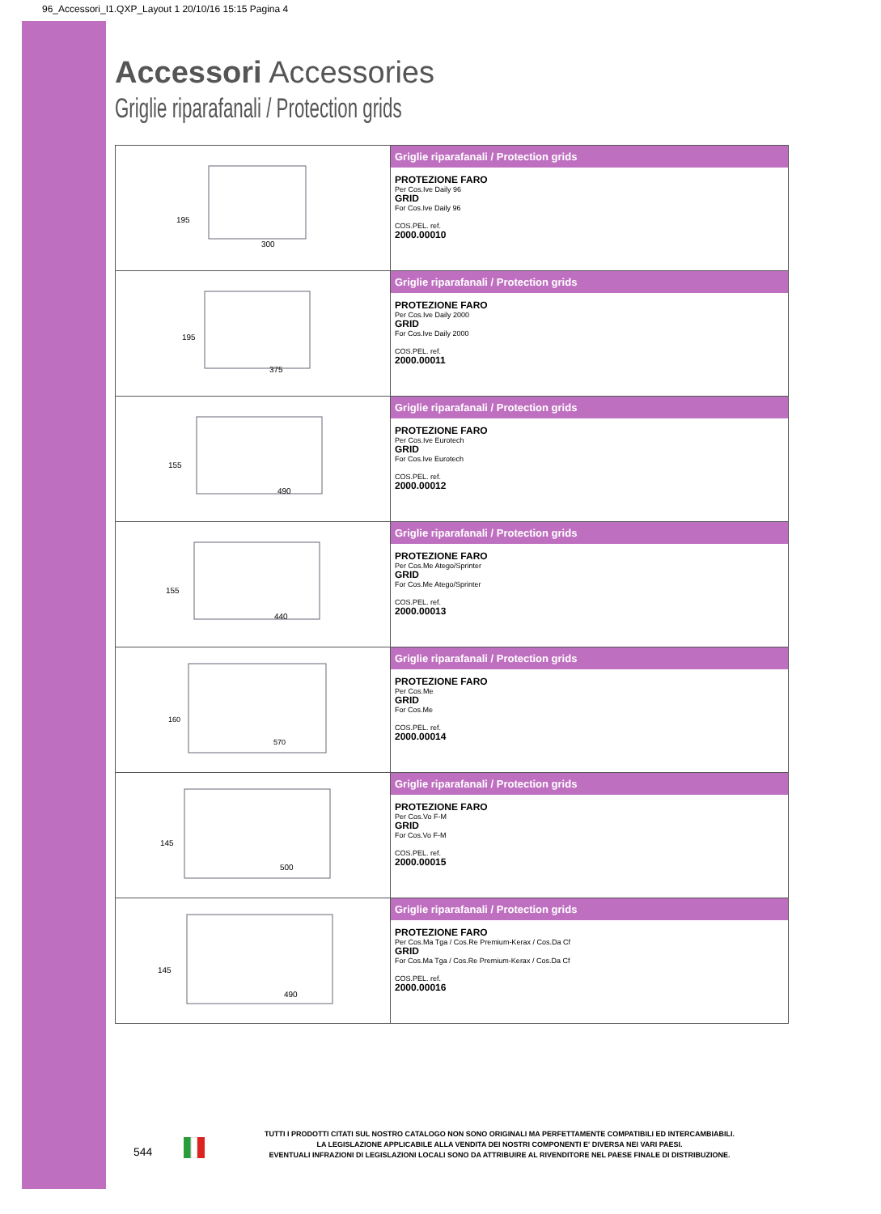96_Accessori_I1.QXP_Layout 1 20/10/16 15:15 Pagina 4
Accessori Accessories
Griglie riparafanali / Protection grids
| 195 300 | Griglie riparafanali / Protection grids PROTEZIONE FARO Per Cos.Ive Daily 96 GRID For Cos.Ive Daily 96 COS.PEL. ref. 2000.00010 |
| 195 375 | Griglie riparafanali / Protection grids PROTEZIONE FARO Per Cos.Ive Daily 2000 GRID For Cos.Ive Daily 2000 COS.PEL. ref. 2000.00011 |
| 155 490 | Griglie riparafanali / Protection grids PROTEZIONE FARO Per Cos.Ive Eurotech GRID For Cos.Ive Eurotech COS.PEL. ref. 2000.00012 |
| 155 440 | Griglie riparafanali / Protection grids PROTEZIONE FARO Per Cos.Me Atego/Sprinter GRID For Cos.Me Atego/Sprinter COS.PEL. ref. 2000.00013 |
| 160 570 | Griglie riparafanali / Protection grids PROTEZIONE FARO Per Cos.Me GRID For Cos.Me COS.PEL. ref. 2000.00014 |
| 145 500 | Griglie riparafanali / Protection grids PROTEZIONE FARO Per Cos.Vo F-M GRID For Cos.Vo F-M COS.PEL. ref. 2000.00015 |
| 145 490 | Griglie riparafanali / Protection grids PROTEZIONE FARO Per Cos.Ma Tga / Cos.Re Premium-Kerax / Cos.Da Cf GRID For Cos.Ma Tga / Cos.Re Premium-Kerax / Cos.Da Cf COS.PEL. ref. 2000.00016 |
544
TUTTI I PRODOTTI CITATI SUL NOSTRO CATALOGO NON SONO ORIGINALI MA PERFETTAMENTE COMPATIBILI ED INTERCAMBIABILI.
LA LEGISLAZIONE APPLICABILE ALLA VENDITA DEI NOSTRI COMPONENTI E' DIVERSA NEI VARI PAESI.
EVENTUALI INFRAZIONI DI LEGISLAZIONI LOCALI SONO DA ATTRIBUIRE AL RIVENDITORE NEL PAESE FINALE DI DISTRIBUZIONE.